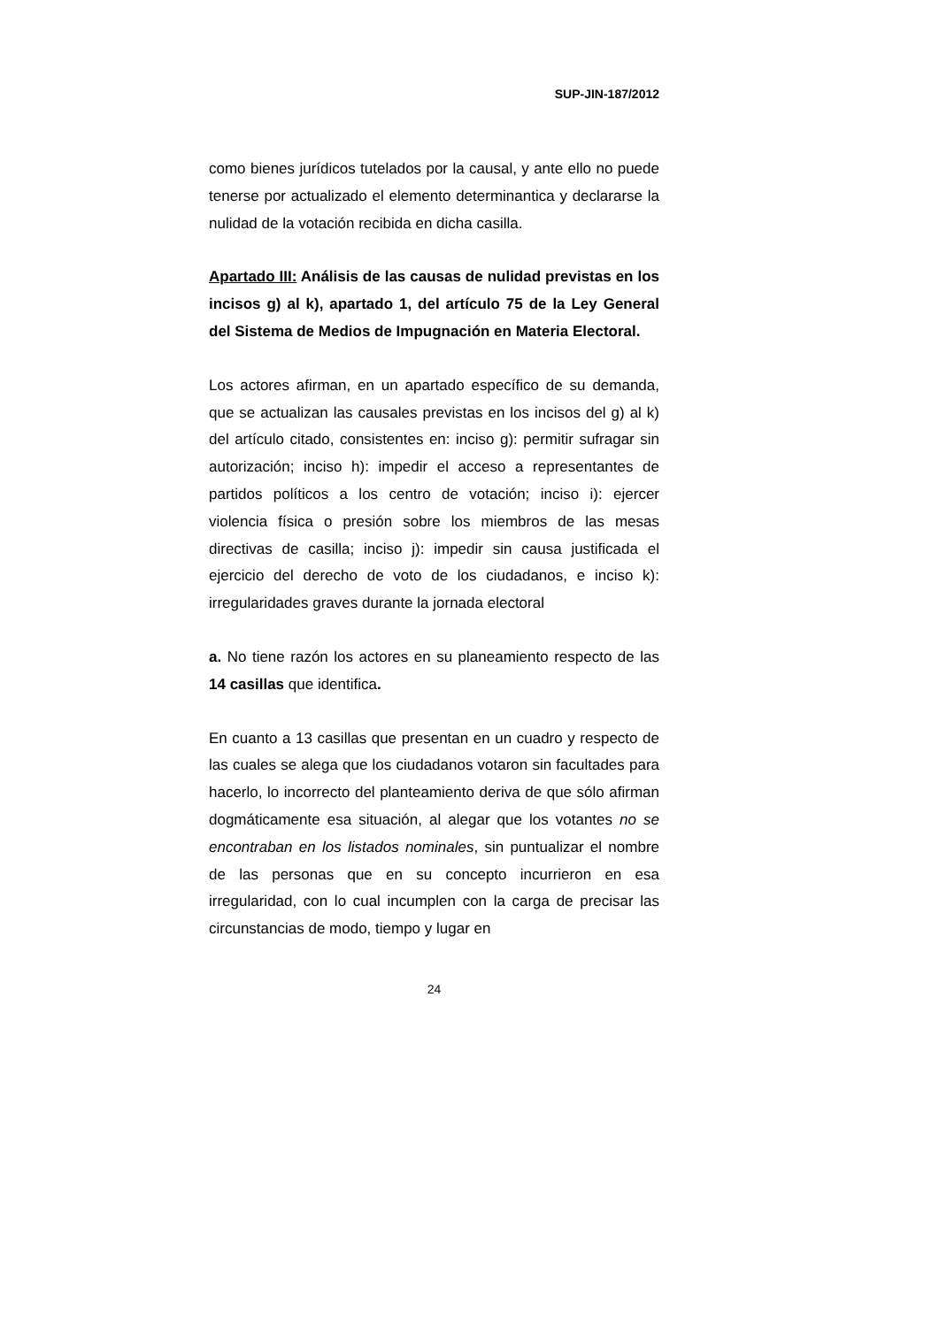SUP-JIN-187/2012
como bienes jurídicos tutelados por la causal, y ante ello no puede tenerse por actualizado el elemento determinantica y declararse la nulidad de la votación recibida en dicha casilla.
Apartado III: Análisis de las causas de nulidad previstas en los incisos g) al k), apartado 1, del artículo 75 de la Ley General del Sistema de Medios de Impugnación en Materia Electoral.
Los actores afirman, en un apartado específico de su demanda, que se actualizan las causales previstas en los incisos del g) al k) del artículo citado, consistentes en: inciso g): permitir sufragar sin autorización; inciso h): impedir el acceso a representantes de partidos políticos a los centro de votación; inciso i): ejercer violencia física o presión sobre los miembros de las mesas directivas de casilla; inciso j): impedir sin causa justificada el ejercicio del derecho de voto de los ciudadanos, e inciso k): irregularidades graves durante la jornada electoral
a. No tiene razón los actores en su planeamiento respecto de las 14 casillas que identifica.
En cuanto a 13 casillas que presentan en un cuadro y respecto de las cuales se alega que los ciudadanos votaron sin facultades para hacerlo, lo incorrecto del planteamiento deriva de que sólo afirman dogmáticamente esa situación, al alegar que los votantes no se encontraban en los listados nominales, sin puntualizar el nombre de las personas que en su concepto incurrieron en esa irregularidad, con lo cual incumplen con la carga de precisar las circunstancias de modo, tiempo y lugar en
24